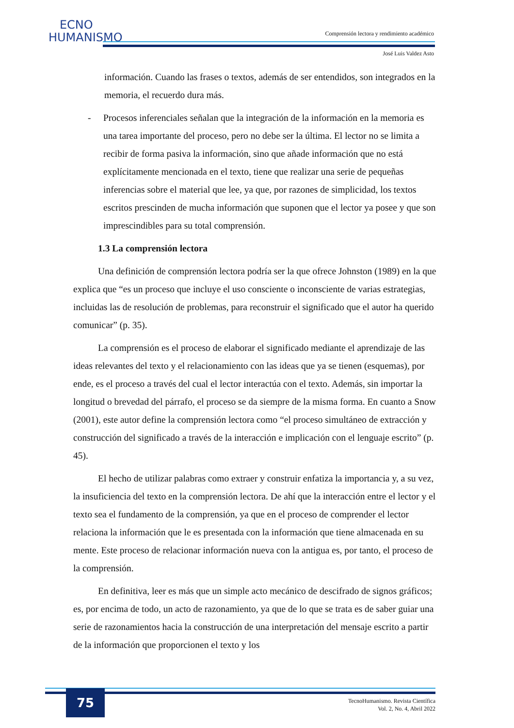ECNO
HUMANISMO
Comprensión lectora y rendimiento académico
José Luis Valdez Asto
información. Cuando las frases o textos, además de ser entendidos, son integrados en la memoria, el recuerdo dura más.
- Procesos inferenciales señalan que la integración de la información en la memoria es una tarea importante del proceso, pero no debe ser la última. El lector no se limita a recibir de forma pasiva la información, sino que añade información que no está explícitamente mencionada en el texto, tiene que realizar una serie de pequeñas inferencias sobre el material que lee, ya que, por razones de simplicidad, los textos escritos prescinden de mucha información que suponen que el lector ya posee y que son imprescindibles para su total comprensión.
1.3 La comprensión lectora
Una definición de comprensión lectora podría ser la que ofrece Johnston (1989) en la que explica que “es un proceso que incluye el uso consciente o inconsciente de varias estrategias, incluidas las de resolución de problemas, para reconstruir el significado que el autor ha querido comunicar” (p. 35).
La comprensión es el proceso de elaborar el significado mediante el aprendizaje de las ideas relevantes del texto y el relacionamiento con las ideas que ya se tienen (esquemas), por ende, es el proceso a través del cual el lector interactúa con el texto. Además, sin importar la longitud o brevedad del párrafo, el proceso se da siempre de la misma forma. En cuanto a Snow (2001), este autor define la comprensión lectora como “el proceso simultáneo de extracción y construcción del significado a través de la interacción e implicación con el lenguaje escrito” (p. 45).
El hecho de utilizar palabras como extraer y construir enfatiza la importancia y, a su vez, la insuficiencia del texto en la comprensión lectora. De ahí que la interacción entre el lector y el texto sea el fundamento de la comprensión, ya que en el proceso de comprender el lector relaciona la información que le es presentada con la información que tiene almacenada en su mente. Este proceso de relacionar información nueva con la antigua es, por tanto, el proceso de la comprensión.
En definitiva, leer es más que un simple acto mecánico de descifrado de signos gráficos; es, por encima de todo, un acto de razonamiento, ya que de lo que se trata es de saber guiar una serie de razonamientos hacia la construcción de una interpretación del mensaje escrito a partir de la información que proporcionen el texto y los
75
TecnoHumanismo. Revista Científica
Vol. 2, No. 4, Abril 2022